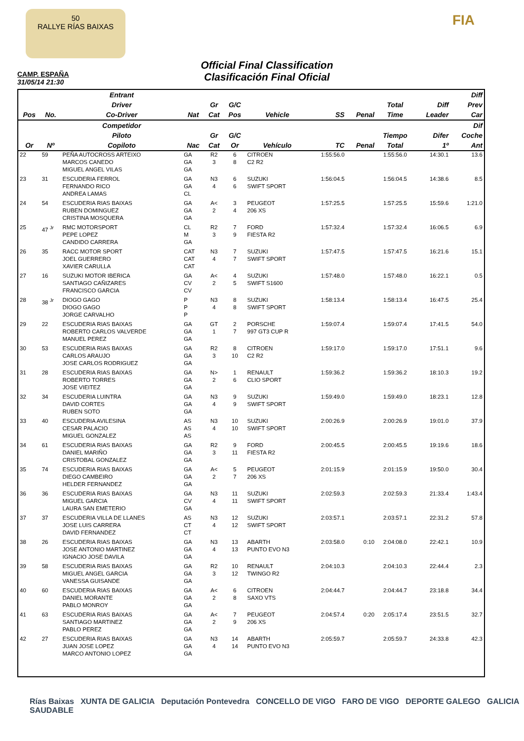50
RALLYE RÍAS BAIXAS
FIA
CAMP. ESPAÑA
31/05/14 21:30
Official Final Classification
Clasificación Final Oficial
| Pos | No. | Entrant Driver Co-Driver | Nat | Gr Cat | G/C Pos | Vehicle | SS | Penal | Total Time | Diff Leader | Diff Prev Car |
| --- | --- | --- | --- | --- | --- | --- | --- | --- | --- | --- | --- |
| Or | Nº | Competidor Piloto Copiloto | Nac | Gr Cat | G/C Or | Vehículo | TC | Penal | Tiempo Total | Difer 1º | Dif Coche Ant |
| 22 | 59 | PEÑA AUTOCROSS ARTEIXO MARCOS CANEDO MIGUEL ANGEL VILAS | GA GA GA | R2 3 | 6 8 | CITROEN C2 R2 | 1:55:56.0 | | 1:55:56.0 | 14:30.1 | 13.6 |
| 23 | 31 | ESCUDERIA FERROL FERNANDO RICO ANDREA LAMAS | GA GA CL | N3 4 | 6 6 | SUZUKI SWIFT SPORT | 1:56:04.5 | | 1:56:04.5 | 14:38.6 | 8.5 |
| 24 | 54 | ESCUDERIA RIAS BAIXAS RUBEN DOMINGUEZ CRISTINA MOSQUERA | GA GA GA | A< 2 | 3 4 | PEUGEOT 206 XS | 1:57:25.5 | | 1:57:25.5 | 15:59.6 | 1:21.0 |
| 25 | 47 <sup>Jr</sup> | RMC MOTORSPORT PEPE LOPEZ CANDIDO CARRERA | CL M GA | R2 3 | 7 9 | FORD FIESTA R2 | 1:57:32.4 | | 1:57:32.4 | 16:06.5 | 6.9 |
| 26 | 35 | RACC MOTOR SPORT JOEL GUERRERO XAVIER CARULLA | CAT CAT CAT | N3 4 | 7 7 | SUZUKI SWIFT SPORT | 1:57:47.5 | | 1:57:47.5 | 16:21.6 | 15.1 |
| 27 | 16 | SUZUKI MOTOR IBERICA SANTIAGO CAÑIZARES FRANCISCO GARCIA | GA CV CV | A< 2 | 4 5 | SUZUKI SWIFT S1600 | 1:57:48.0 | | 1:57:48.0 | 16:22.1 | 0.5 |
| 28 | 38 <sup>Jr</sup> | DIOGO GAGO DIOGO GAGO JORGE CARVALHO | P P P | N3 4 | 8 8 | SUZUKI SWIFT SPORT | 1:58:13.4 | | 1:58:13.4 | 16:47.5 | 25.4 |
| 29 | 22 | ESCUDERIA RIAS BAIXAS ROBERTO CARLOS VALVERDE MANUEL PEREZ | GA GA GA | GT 1 | 2 7 | PORSCHE 997 GT3 CUP R | 1:59:07.4 | | 1:59:07.4 | 17:41.5 | 54.0 |
| 30 | 53 | ESCUDERIA RIAS BAIXAS CARLOS ARAUJO JOSE CARLOS RODRIGUEZ | GA GA GA | R2 3 | 8 10 | CITROEN C2 R2 | 1:59:17.0 | | 1:59:17.0 | 17:51.1 | 9.6 |
| 31 | 28 | ESCUDERIA RIAS BAIXAS ROBERTO TORRES JOSE VIEITEZ | GA GA GA | N> 2 | 1 6 | RENAULT CLIO SPORT | 1:59:36.2 | | 1:59:36.2 | 18:10.3 | 19.2 |
| 32 | 34 | ESCUDERIA LUINTRA DAVID CORTES RUBEN SOTO | GA GA GA | N3 4 | 9 9 | SUZUKI SWIFT SPORT | 1:59:49.0 | | 1:59:49.0 | 18:23.1 | 12.8 |
| 33 | 40 | ESCUDERIA AVILESINA CESAR PALACIO MIGUEL GONZALEZ | AS AS AS | N3 4 | 10 10 | SUZUKI SWIFT SPORT | 2:00:26.9 | | 2:00:26.9 | 19:01.0 | 37.9 |
| 34 | 61 | ESCUDERIA RIAS BAIXAS DANIEL MARIÑO CRISTOBAL GONZALEZ | GA GA GA | R2 3 | 9 11 | FORD FIESTA R2 | 2:00:45.5 | | 2:00:45.5 | 19:19.6 | 18.6 |
| 35 | 74 | ESCUDERIA RIAS BAIXAS DIEGO CAMBEIRO HELDER FERNANDEZ | GA GA GA | A< 2 | 5 7 | PEUGEOT 206 XS | 2:01:15.9 | | 2:01:15.9 | 19:50.0 | 30.4 |
| 36 | 36 | ESCUDERIA RIAS BAIXAS MIGUEL GARCIA LAURA SAN EMETERIO | GA CV GA | N3 4 | 11 11 | SUZUKI SWIFT SPORT | 2:02:59.3 | | 2:02:59.3 | 21:33.4 | 1:43.4 |
| 37 | 37 | ESCUDERIA VILLA DE LLANES JOSE LUIS CARRERA DAVID FERNANDEZ | AS CT CT | N3 4 | 12 12 | SUZUKI SWIFT SPORT | 2:03:57.1 | | 2:03:57.1 | 22:31.2 | 57.8 |
| 38 | 26 | ESCUDERIA RIAS BAIXAS JOSE ANTONIO MARTINEZ IGNACIO JOSE DAVILA | GA GA GA | N3 4 | 13 13 | ABARTH PUNTO EVO N3 | 2:03:58.0 | 0:10 | 2:04:08.0 | 22:42.1 | 10.9 |
| 39 | 58 | ESCUDERIA RIAS BAIXAS MIGUEL ANGEL GARCIA VANESSA GUISANDE | GA GA GA | R2 3 | 10 12 | RENAULT TWINGO R2 | 2:04:10.3 | | 2:04:10.3 | 22:44.4 | 2.3 |
| 40 | 60 | ESCUDERIA RIAS BAIXAS DANIEL MORANTE PABLO MONROY | GA GA GA | A< 2 | 6 8 | CITROEN SAXO VTS | 2:04:44.7 | | 2:04:44.7 | 23:18.8 | 34.4 |
| 41 | 63 | ESCUDERIA RIAS BAIXAS SANTIAGO MARTINEZ PABLO PEREZ | GA GA GA | A< 2 | 7 9 | PEUGEOT 206 XS | 2:04:57.4 | 0:20 | 2:05:17.4 | 23:51.5 | 32.7 |
| 42 | 27 | ESCUDERIA RIAS BAIXAS JUAN JOSE LOPEZ MARCO ANTONIO LOPEZ | GA GA GA | N3 4 | 14 14 | ABARTH PUNTO EVO N3 | 2:05:59.7 | | 2:05:59.7 | 24:33.8 | 42.3 |
Rías Baixas XUNTA DE GALICIA Deputación Pontevedra CONCELLO DE VIGO FARO DE VIGO DEPORTE GALEGO GALICIA SAUDABLE